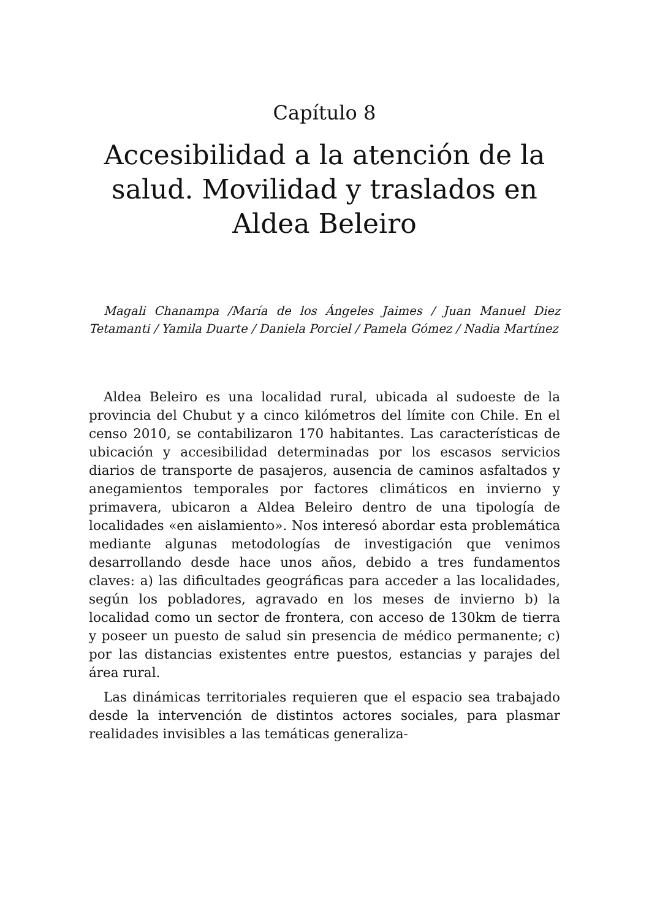Capítulo 8
Accesibilidad a la atención de la salud. Movilidad y traslados en Aldea Beleiro
Magali Chanampa /María de los Ángeles Jaimes / Juan Manuel Diez Tetamanti / Yamila Duarte / Daniela Porciel / Pamela Gómez / Nadia Martínez
Aldea Beleiro es una localidad rural, ubicada al sudoeste de la provincia del Chubut y a cinco kilómetros del límite con Chile. En el censo 2010, se contabilizaron 170 habitantes. Las características de ubicación y accesibilidad determinadas por los escasos servicios diarios de transporte de pasajeros, ausencia de caminos asfaltados y anegamientos temporales por factores climáticos en invierno y primavera, ubicaron a Aldea Beleiro dentro de una tipología de localidades «en aislamiento». Nos interesó abordar esta problemática mediante algunas metodologías de investigación que venimos desarrollando desde hace unos años, debido a tres fundamentos claves: a) las dificultades geográficas para acceder a las localidades, según los pobladores, agravado en los meses de invierno b) la localidad como un sector de frontera, con acceso de 130km de tierra y poseer un puesto de salud sin presencia de médico permanente; c) por las distancias existentes entre puestos, estancias y parajes del área rural.
Las dinámicas territoriales requieren que el espacio sea trabajado desde la intervención de distintos actores sociales, para plasmar realidades invisibles a las temáticas generaliza-